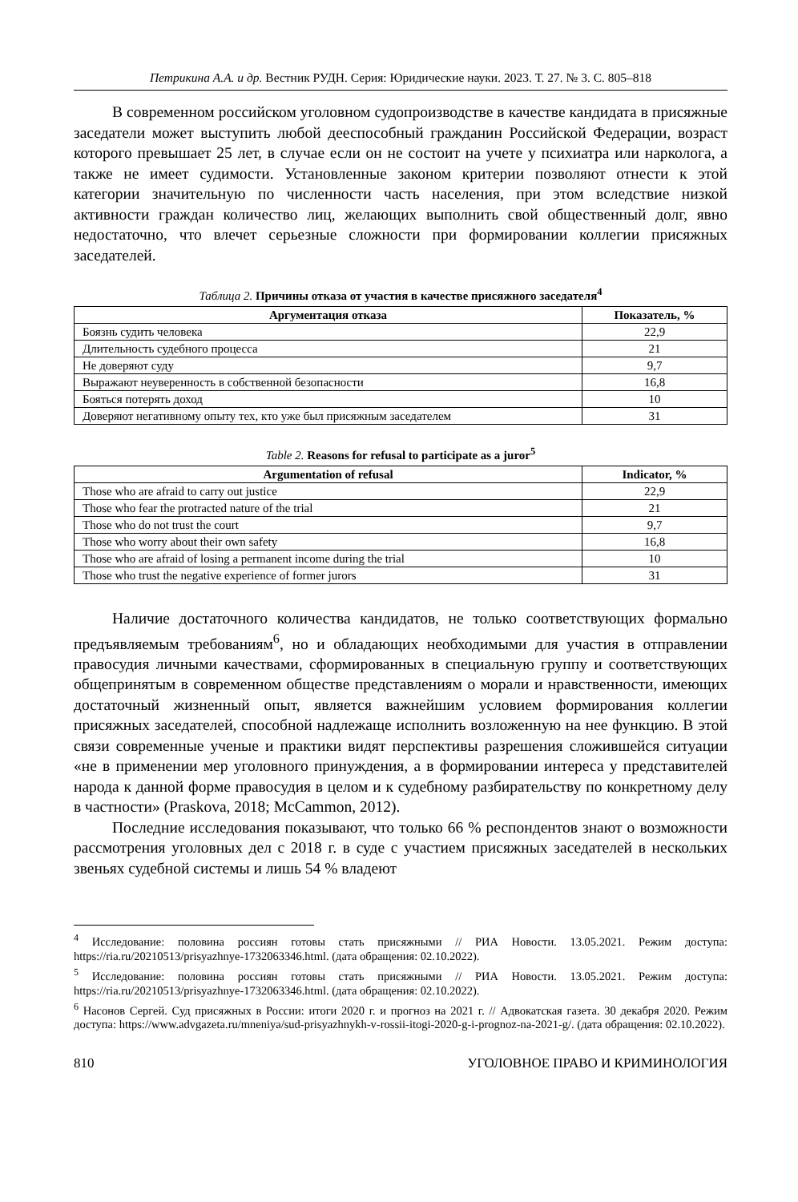Петрикина А.А. и др. Вестник РУДН. Серия: Юридические науки. 2023. Т. 27. № 3. С. 805–818
В современном российском уголовном судопроизводстве в качестве кандидата в присяжные заседатели может выступить любой дееспособный гражданин Российской Федерации, возраст которого превышает 25 лет, в случае если он не состоит на учете у психиатра или нарколога, а также не имеет судимости. Установленные законом критерии позволяют отнести к этой категории значительную по численности часть населения, при этом вследствие низкой активности граждан количество лиц, желающих выполнить свой общественный долг, явно недостаточно, что влечет серьезные сложности при формировании коллегии присяжных заседателей.
Таблица 2. Причины отказа от участия в качестве присяжного заседателя<sup>4</sup>
| Аргументация отказа | Показатель, % |
| --- | --- |
| Боязнь судить человека | 22,9 |
| Длительность судебного процесса | 21 |
| Не доверяют суду | 9,7 |
| Выражают неуверенность в собственной безопасности | 16,8 |
| Бояться потерять доход | 10 |
| Доверяют негативному опыту тех, кто уже был присяжным заседателем | 31 |
Table 2. Reasons for refusal to participate as a juror<sup>5</sup>
| Argumentation of refusal | Indicator, % |
| --- | --- |
| Those who are afraid to carry out justice | 22,9 |
| Those who fear the protracted nature of the trial | 21 |
| Those who do not trust the court | 9,7 |
| Those who worry about their own safety | 16,8 |
| Those who are afraid of losing a permanent income during the trial | 10 |
| Those who trust the negative experience of former jurors | 31 |
Наличие достаточного количества кандидатов, не только соответствующих формально предъявляемым требованиям<sup>6</sup>, но и обладающих необходимыми для участия в отправлении правосудия личными качествами, сформированных в специальную группу и соответствующих общепринятым в современном обществе представлениям о морали и нравственности, имеющих достаточный жизненный опыт, является важнейшим условием формирования коллегии присяжных заседателей, способной надлежаще исполнить возложенную на нее функцию. В этой связи современные ученые и практики видят перспективы разрешения сложившейся ситуации «не в применении мер уголовного принуждения, а в формировании интереса у представителей народа к данной форме правосудия в целом и к судебному разбирательству по конкретному делу в частности» (Praskova, 2018; McCammon, 2012).
Последние исследования показывают, что только 66 % респондентов знают о возможности рассмотрения уголовных дел с 2018 г. в суде с участием присяжных заседателей в нескольких звеньях судебной системы и лишь 54 % владеют
<sup>4</sup> Исследование: половина россиян готовы стать присяжными // РИА Новости. 13.05.2021. Режим доступа: https://ria.ru/20210513/prisyazhnye-1732063346.html. (дата обращения: 02.10.2022).
<sup>5</sup> Исследование: половина россиян готовы стать присяжными // РИА Новости. 13.05.2021. Режим доступа: https://ria.ru/20210513/prisyazhnye-1732063346.html. (дата обращения: 02.10.2022).
<sup>6</sup> Насонов Сергей. Суд присяжных в России: итоги 2020 г. и прогноз на 2021 г. // Адвокатская газета. 30 декабря 2020. Режим доступа: https://www.advgazeta.ru/mneniya/sud-prisyazhnykh-v-rossii-itogi-2020-g-i-prognoz-na-2021-g/. (дата обращения: 02.10.2022).
810 УГОЛОВНОЕ ПРАВО И КРИМИНОЛОГИЯ